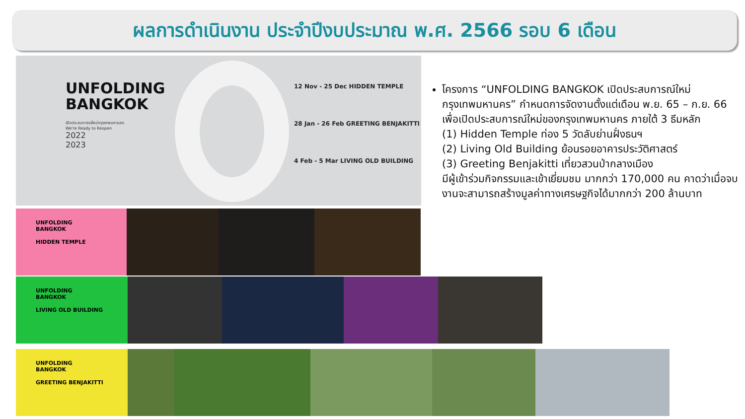ผลการดำเนินงาน ประจำปีงบประมาณ พ.ศ. 2566 รอบ 6 เดือน
UNFOLDING
BANGKOK
เปิดประสบการณ์ใหม่กรุงเทพมหานคร
We're Ready to Reopen
2022
2023
12 Nov - 25 Dec HIDDEN TEMPLE
28 Jan - 26 Feb GREETING BENJAKITTI
4 Feb - 5 Mar LIVING OLD BUILDING
UNFOLDING
BANGKOK
HIDDEN TEMPLE
UNFOLDING
BANGKOK
LIVING OLD BUILDING
UNFOLDING
BANGKOK
GREETING BENJAKITTI
โครงการ “UNFOLDING BANGKOK เปิดประสบการณ์ใหม่กรุงเทพมหานคร” กำหนดการจัดงานตั้งแต่เดือน พ.ย. 65 – ก.ย. 66 เพื่อเปิดประสบการณ์ใหม่ของกรุงเทพมหานคร ภายใต้ 3 ธีมหลัก
(1) Hidden Temple ท่อง 5 วัดลับย่านฝั่งธนฯ
(2) Living Old Building ย้อนรอยอาคารประวัติศาสตร์
(3) Greeting Benjakitti เที่ยวสวนป่ากลางเมือง
มีผู้เข้าร่วมกิจกรรมและเข้าเยี่ยมชม มากกว่า 170,000 คน คาดว่าเมื่อจบงานจะสามารถสร้างมูลค่าทางเศรษฐกิจได้มากกว่า 200 ล้านบาท